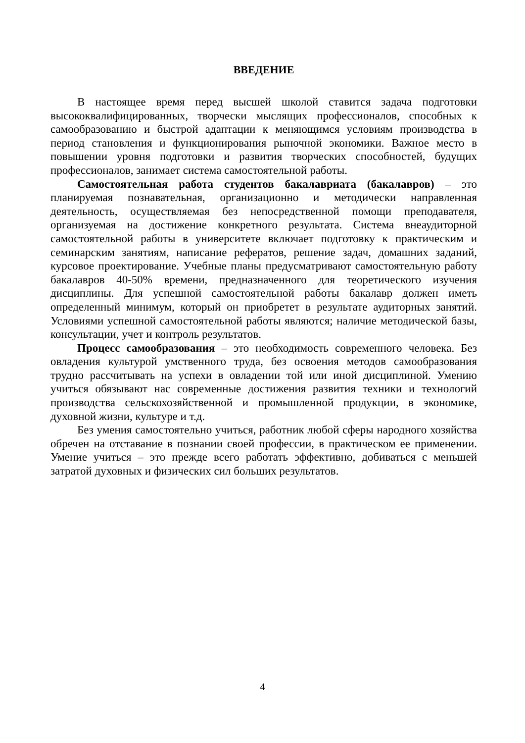ВВЕДЕНИЕ
В настоящее время перед высшей школой ставится задача подготовки высококвалифицированных, творчески мыслящих профессионалов, способных к самообразованию и быстрой адаптации к меняющимся условиям производства в период становления и функционирования рыночной экономики. Важное место в повышении уровня подготовки и развития творческих способностей, будущих профессионалов, занимает система самостоятельной работы.
Самостоятельная работа студентов бакалавриата (бакалавров) – это планируемая познавательная, организационно и методически направленная деятельность, осуществляемая без непосредственной помощи преподавателя, организуемая на достижение конкретного результата. Система внеаудиторной самостоятельной работы в университете включает подготовку к практическим и семинарским занятиям, написание рефератов, решение задач, домашних заданий, курсовое проектирование. Учебные планы предусматривают самостоятельную работу бакалавров 40-50% времени, предназначенного для теоретического изучения дисциплины. Для успешной самостоятельной работы бакалавр должен иметь определенный минимум, который он приобретет в результате аудиторных занятий. Условиями успешной самостоятельной работы являются; наличие методической базы, консультации, учет и контроль результатов.
Процесс самообразования – это необходимость современного человека. Без овладения культурой умственного труда, без освоения методов самообразования трудно рассчитывать на успехи в овладении той или иной дисциплиной. Умению учиться обязывают нас современные достижения развития техники и технологий производства сельскохозяйственной и промышленной продукции, в экономике, духовной жизни, культуре и т.д.
Без умения самостоятельно учиться, работник любой сферы народного хозяйства обречен на отставание в познании своей профессии, в практическом ее применении. Умение учиться – это прежде всего работать эффективно, добиваться с меньшей затратой духовных и физических сил больших результатов.
4